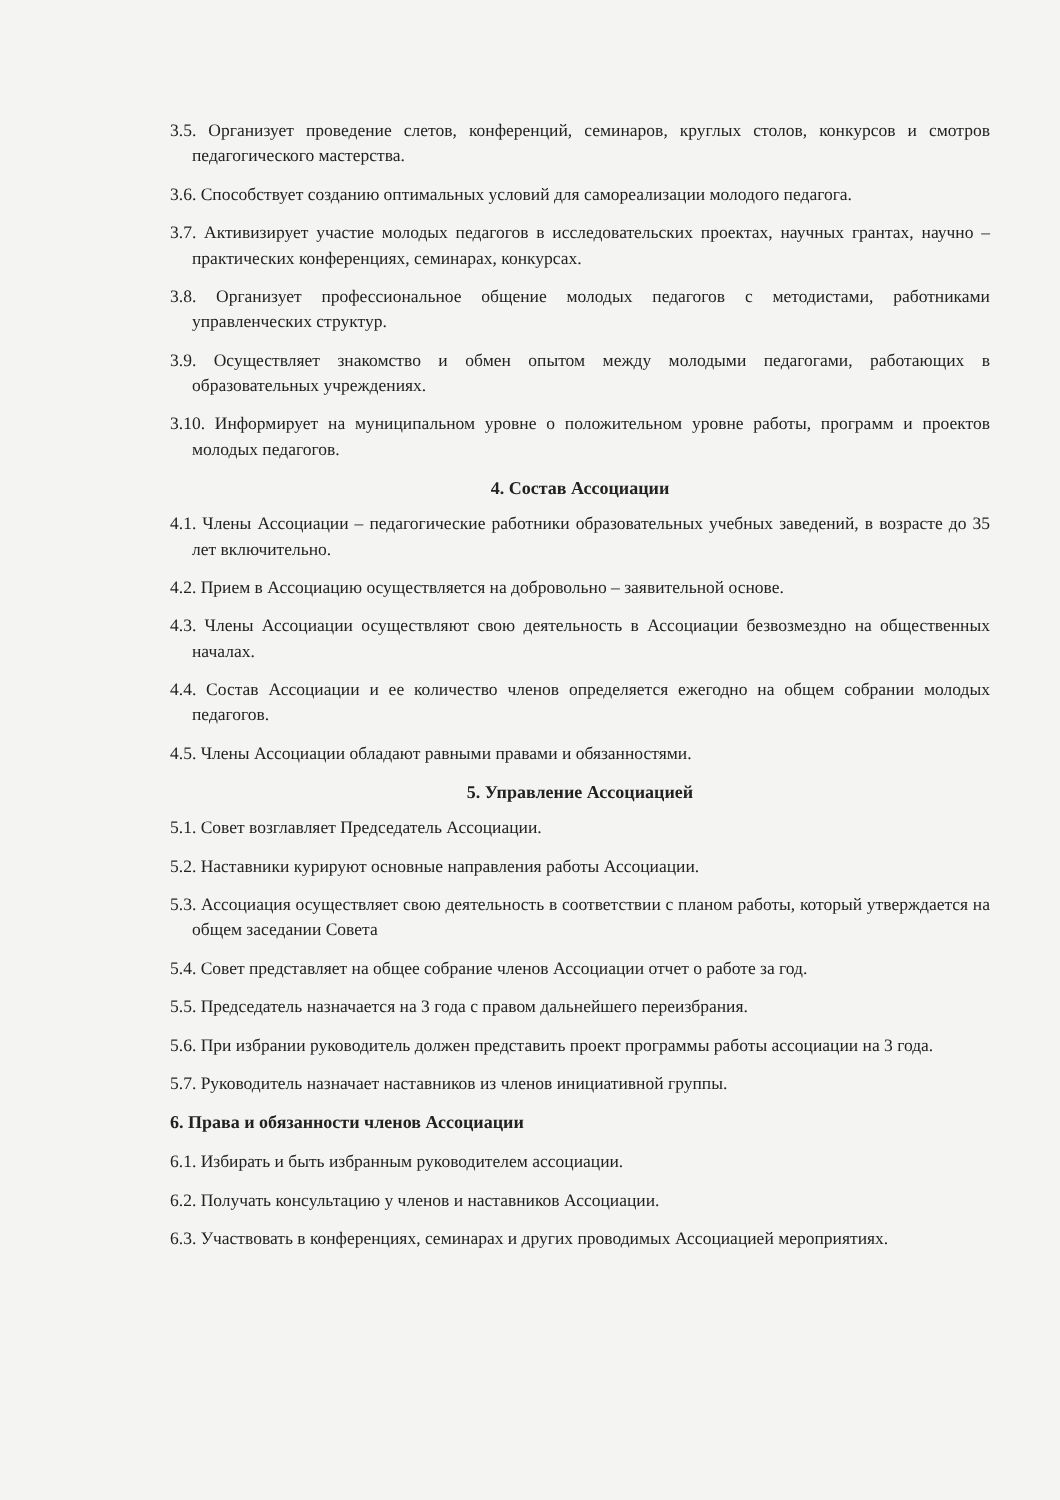3.5. Организует проведение слетов, конференций, семинаров, круглых столов, конкурсов и смотров педагогического мастерства.
3.6. Способствует созданию оптимальных условий для самореализации молодого педагога.
3.7. Активизирует участие молодых педагогов в исследовательских проектах, научных грантах, научно – практических конференциях, семинарах, конкурсах.
3.8. Организует профессиональное общение молодых педагогов с методистами, работниками управленческих структур.
3.9. Осуществляет знакомство и обмен опытом между молодыми педагогами, работающих в образовательных учреждениях.
3.10. Информирует на муниципальном уровне о положительном уровне работы, программ и проектов молодых педагогов.
4. Состав Ассоциации
4.1. Члены Ассоциации – педагогические работники образовательных учебных заведений, в возрасте до 35 лет включительно.
4.2. Прием в Ассоциацию осуществляется на добровольно – заявительной основе.
4.3. Члены Ассоциации осуществляют свою деятельность в Ассоциации безвозмездно на общественных началах.
4.4. Состав Ассоциации и ее количество членов определяется ежегодно на общем собрании молодых педагогов.
4.5. Члены Ассоциации обладают равными правами и обязанностями.
5. Управление Ассоциацией
5.1. Совет возглавляет Председатель Ассоциации.
5.2. Наставники курируют основные направления работы Ассоциации.
5.3. Ассоциация осуществляет свою деятельность в соответствии с планом работы, который утверждается на общем заседании Совета
5.4. Совет представляет на общее собрание членов Ассоциации отчет о работе за год.
5.5. Председатель назначается на 3 года с правом дальнейшего переизбрания.
5.6. При избрании руководитель должен представить проект программы работы ассоциации на 3 года.
5.7. Руководитель назначает наставников из членов инициативной группы.
6. Права и обязанности членов Ассоциации
6.1. Избирать и быть избранным руководителем ассоциации.
6.2. Получать консультацию у членов и наставников Ассоциации.
6.3. Участвовать в конференциях, семинарах и других проводимых Ассоциацией мероприятиях.